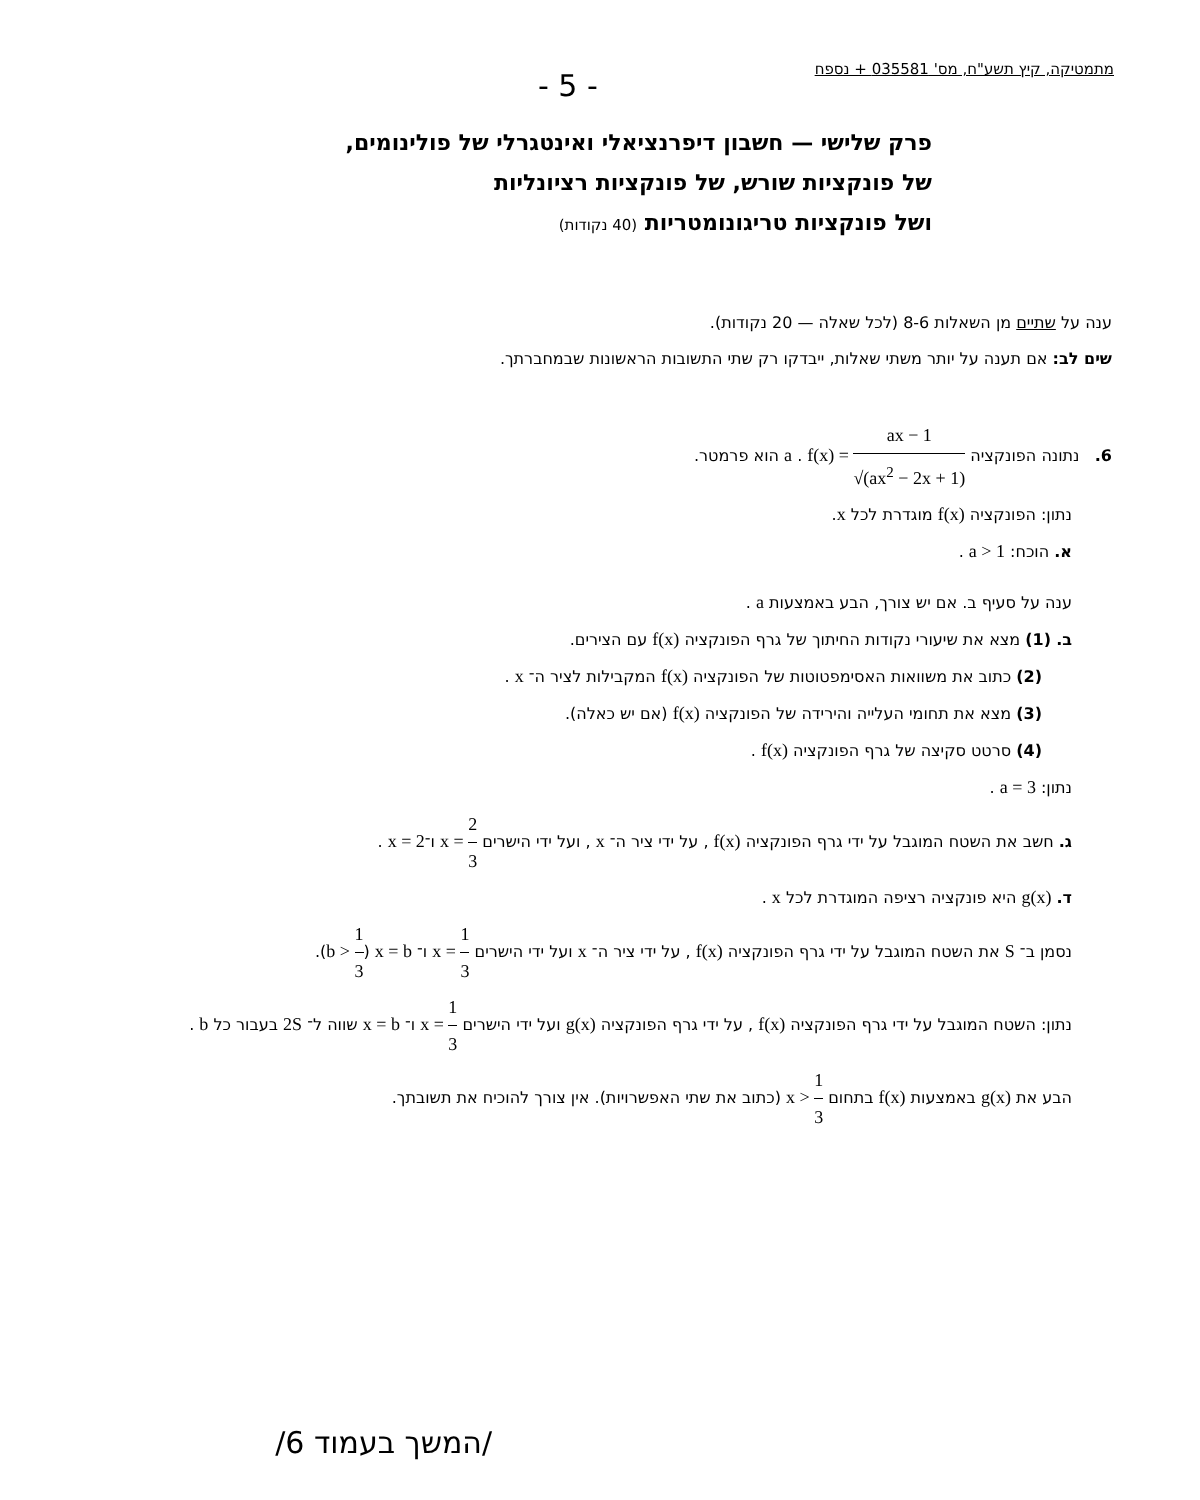מתמטיקה, קיץ תשע"ח, מס' 035581 + נספח
- 5 -
פרק שלישי — חשבון דיפרנציאלי ואינטגרלי של פולינומים,
של פונקציות שורש, של פונקציות רציונליות
ושל פונקציות טריגונומטריות (40 נקודות)
ענה על שתיים מן השאלות 8-6 (לכל שאלה — 20 נקודות).
שים לב: אם תענה על יותר משתי שאלות, ייבדקו רק שתי התשובות הראשונות שבמחברתך.
6. נתונה הפונקציה f(x) = ax − 1 √(ax<sup>2</sup> − 2x + 1) . a הוא פרמטר.
נתון: הפונקציה f(x) מוגדרת לכל x.
א. הוכח: a > 1 .
ענה על סעיף ב. אם יש צורך, הבע באמצעות a .
ב. (1) מצא את שיעורי נקודות החיתוך של גרף הפונקציה f(x) עם הצירים.
(2) כתוב את משוואות האסימפטוטות של הפונקציה f(x) המקבילות לציר ה־ x .
(3) מצא את תחומי העלייה והירידה של הפונקציה f(x) (אם יש כאלה).
(4) סרטט סקיצה של גרף הפונקציה f(x) .
נתון: a = 3 .
ג. חשב את השטח המוגבל על ידי גרף הפונקציה f(x) , על ידי ציר ה־ x , ועל ידי הישרים x = 2 3 ו־x = 2 .
ד. g(x) היא פונקציה רציפה המוגדרת לכל x .
נסמן ב־ S את השטח המוגבל על ידי גרף הפונקציה f(x) , על ידי ציר ה־ x ועל ידי הישרים x = 1 3 ו־ x = b (b > 1 3).
נתון: השטח המוגבל על ידי גרף הפונקציה f(x) , על ידי גרף הפונקציה g(x) ועל ידי הישרים x = 1 3 ו־ x = b שווה ל־ 2S בעבור כל b .
הבע את g(x) באמצעות f(x) בתחום x > 1 3 (כתוב את שתי האפשרויות). אין צורך להוכיח את תשובתך.
/המשך בעמוד 6/